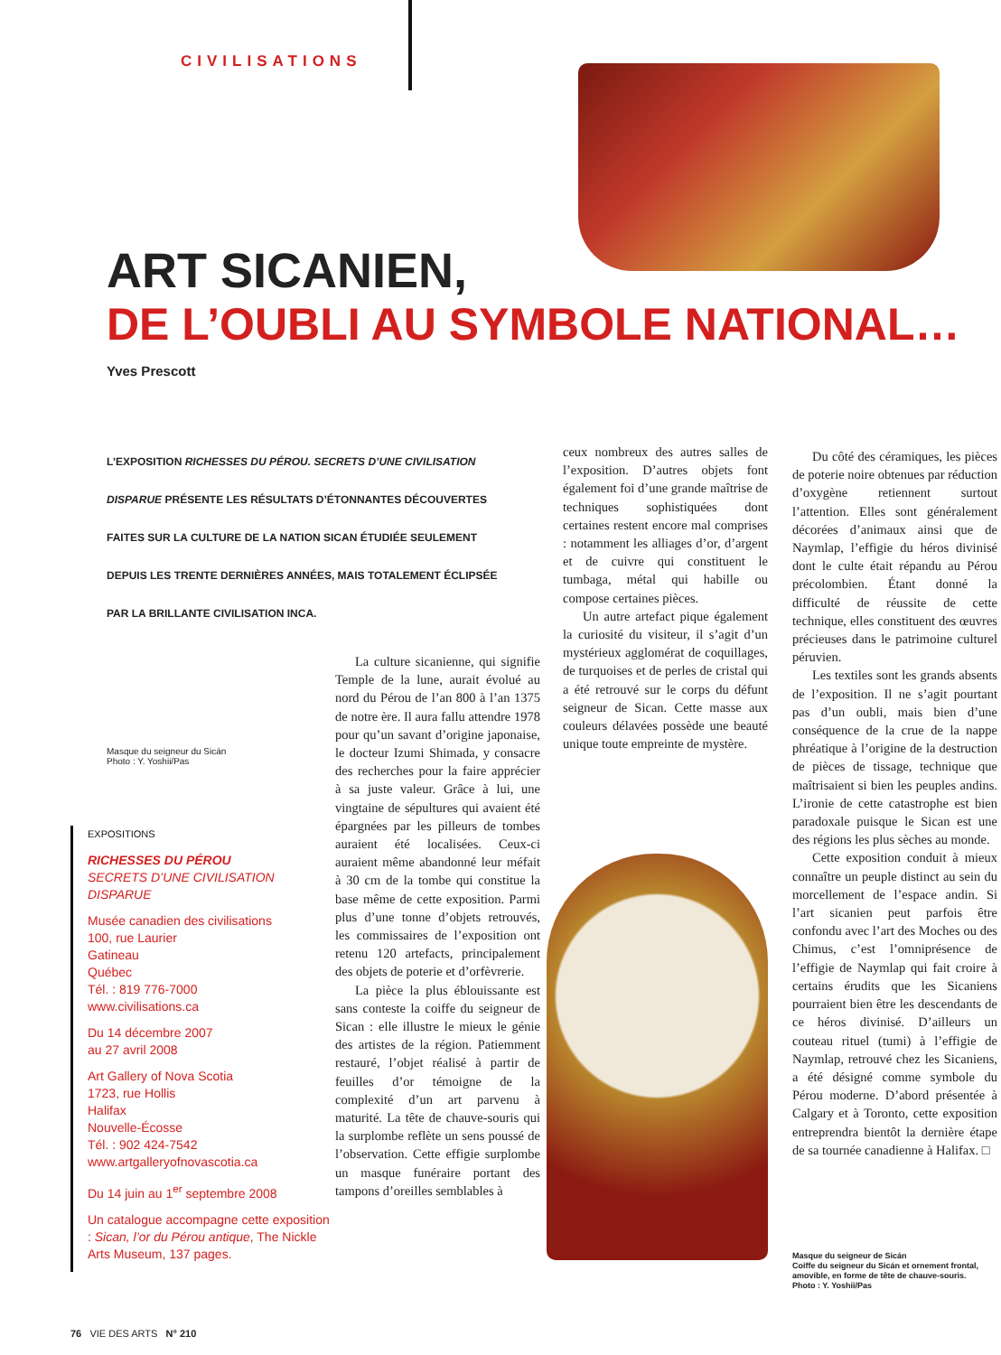CIVILISATIONS
ART SICANIEN,
DE L’OUBLI AU SYMBOLE NATIONAL…
Yves Prescott
L’EXPOSITION RICHESSES DU PÉROU. SECRETS D’UNE CIVILISATION DISPARUE PRÉSENTE LES RÉSULTATS D’ÉTONNANTES DÉCOUVERTES FAITES SUR LA CULTURE DE LA NATION SICAN ÉTUDIÉE SEULEMENT DEPUIS LES TRENTE DERNIÈRES ANNÉES, MAIS TOTALEMENT ÉCLIPSÉE PAR LA BRILLANTE CIVILISATION INCA.
Masque du seigneur du Sicán
Photo : Y. Yoshii/Pas
EXPOSITIONS
RICHESSES DU PÉROU
SECRETS D’UNE CIVILISATION DISPARUE
Musée canadien des civilisations
100, rue Laurier
Gatineau
Québec
Tél. : 819 776-7000
www.civilisations.ca
Du 14 décembre 2007
au 27 avril 2008
Art Gallery of Nova Scotia
1723, rue Hollis
Halifax
Nouvelle-Écosse
Tél. : 902 424-7542
www.artgalleryofnovascotia.ca
Du 14 juin au 1<sup>er</sup> septembre 2008
Un catalogue accompagne cette exposition : Sican, l’or du Pérou antique, The Nickle Arts Museum, 137 pages.
La culture sicanienne, qui signifie Temple de la lune, aurait évolué au nord du Pérou de l’an 800 à l’an 1375 de notre ère. Il aura fallu attendre 1978 pour qu’un savant d’origine japonaise, le docteur Izumi Shimada, y consacre des recherches pour la faire apprécier à sa juste valeur. Grâce à lui, une vingtaine de sépultures qui avaient été épargnées par les pilleurs de tombes auraient été localisées. Ceux-ci auraient même abandonné leur méfait à 30 cm de la tombe qui constitue la base même de cette exposition. Parmi plus d’une tonne d’objets retrouvés, les commissaires de l’exposition ont retenu 120 artefacts, principalement des objets de poterie et d’orfèvrerie.
La pièce la plus éblouissante est sans conteste la coiffe du seigneur de Sican : elle illustre le mieux le génie des artistes de la région. Patiemment restauré, l’objet réalisé à partir de feuilles d’or témoigne de la complexité d’un art parvenu à maturité. La tête de chauve-souris qui la surplombe reflète un sens poussé de l’observation. Cette effigie surplombe un masque funéraire portant des tampons d’oreilles semblables à
ceux nombreux des autres salles de l’exposition. D’autres objets font également foi d’une grande maîtrise de techniques sophistiquées dont certaines restent encore mal comprises : notamment les alliages d’or, d’argent et de cuivre qui constituent le tumbaga, métal qui habille ou compose certaines pièces.
Un autre artefact pique également la curiosité du visiteur, il s’agit d’un mystérieux agglomérat de coquillages, de turquoises et de perles de cristal qui a été retrouvé sur le corps du défunt seigneur de Sican. Cette masse aux couleurs délavées possède une beauté unique toute empreinte de mystère.
Du côté des céramiques, les pièces de poterie noire obtenues par réduction d’oxygène retiennent surtout l’attention. Elles sont généralement décorées d’animaux ainsi que de Naymlap, l’effigie du héros divinisé dont le culte était répandu au Pérou précolombien. Étant donné la difficulté de réussite de cette technique, elles constituent des œuvres précieuses dans le patrimoine culturel péruvien.
Les textiles sont les grands absents de l’exposition. Il ne s’agit pourtant pas d’un oubli, mais bien d’une conséquence de la crue de la nappe phréatique à l’origine de la destruction de pièces de tissage, technique que maîtrisaient si bien les peuples andins. L’ironie de cette catastrophe est bien paradoxale puisque le Sican est une des régions les plus sèches au monde.
Cette exposition conduit à mieux connaître un peuple distinct au sein du morcellement de l’espace andin. Si l’art sicanien peut parfois être confondu avec l’art des Moches ou des Chimus, c’est l’omniprésence de l’effigie de Naymlap qui fait croire à certains érudits que les Sicaniens pourraient bien être les descendants de ce héros divinisé. D’ailleurs un couteau rituel (tumi) à l’effigie de Naymlap, retrouvé chez les Sicaniens, a été désigné comme symbole du Pérou moderne. D’abord présentée à Calgary et à Toronto, cette exposition entreprendra bientôt la dernière étape de sa tournée canadienne à Halifax. □
Masque du seigneur de Sicán
Coiffe du seigneur du Sicán et ornement frontal, amovible, en forme de tête de chauve-souris.
Photo : Y. Yoshii/Pas
76 VIE DES ARTS N° 210